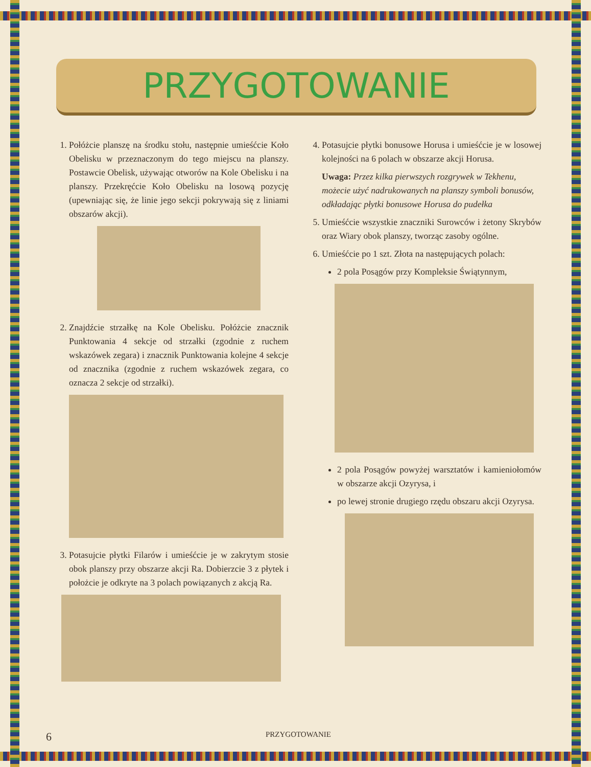PRZYGOTOWANIE
1. Połóżcie planszę na środku stołu, następnie umieśćcie Koło Obelisku w przeznaczonym do tego miejscu na planszy. Postawcie Obelisk, używając otworów na Kole Obelisku i na planszy. Przekręćcie Koło Obelisku na losową pozycję (upewniając się, że linie jego sekcji pokrywają się z liniami obszarów akcji).
2. Znajdźcie strzałkę na Kole Obelisku. Połóżcie znacznik Punktowania 4 sekcje od strzałki (zgodnie z ruchem wskazówek zegara) i znacznik Punktowania kolejne 4 sekcje od znacznika (zgodnie z ruchem wskazówek zegara, co oznacza 2 sekcje od strzałki).
3. Potasujcie płytki Filarów i umieśćcie je w zakrytym stosie obok planszy przy obszarze akcji Ra. Dobierzcie 3 z płytek i położcie je odkryte na 3 polach powiązanych z akcją Ra.
4. Potasujcie płytki bonusowe Horusa i umieśćcie je w losowej kolejności na 6 polach w obszarze akcji Horusa.
Uwaga: Przez kilka pierwszych rozgrywek w Tekhenu, możecie użyć nadrukowanych na planszy symboli bonusów, odkładając płytki bonusowe Horusa do pudełka
5. Umieśćcie wszystkie znaczniki Surowców i żetony Skrybów oraz Wiary obok planszy, tworząc zasoby ogólne.
6. Umieśćcie po 1 szt. Złota na następujących polach:
2 pola Posągów przy Kompleksie Świątynnym,
2 pola Posągów powyżej warsztatów i kamieniołomów w obszarze akcji Ozyrysa, i
po lewej stronie drugiego rzędu obszaru akcji Ozyrysa.
6 PRZYGOTOWANIE